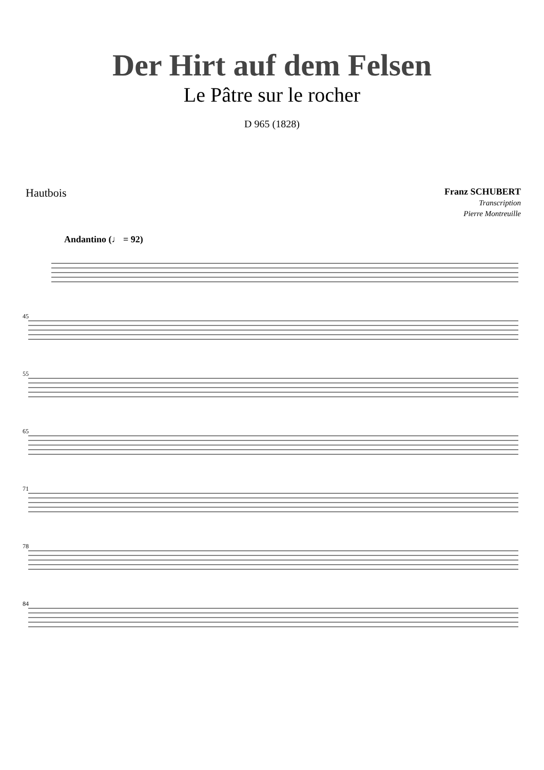Der Hirt auf dem Felsen
Le Pâtre sur le rocher
D 965 (1828)
Hautbois
Franz SCHUBERT
Transcription
Pierre Montreuille
Andantino (♩ = 92)
45
55
65
71
78
84